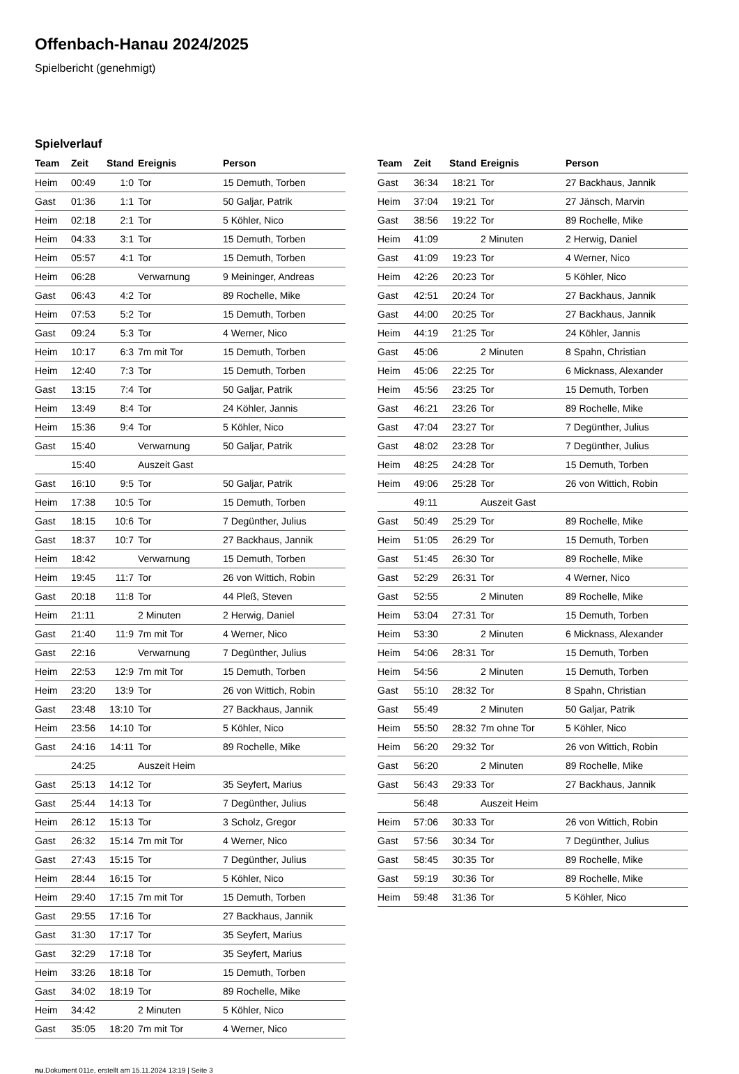Offenbach-Hanau 2024/2025
Spielbericht (genehmigt)
Spielverlauf
| Team | Zeit | Stand | Ereignis | Person |
| --- | --- | --- | --- | --- |
| Heim | 00:49 | 1:0 | Tor | 15 Demuth, Torben |
| Gast | 01:36 | 1:1 | Tor | 50 Galjar, Patrik |
| Heim | 02:18 | 2:1 | Tor | 5 Köhler, Nico |
| Heim | 04:33 | 3:1 | Tor | 15 Demuth, Torben |
| Heim | 05:57 | 4:1 | Tor | 15 Demuth, Torben |
| Heim | 06:28 | | Verwarnung | 9 Meininger, Andreas |
| Gast | 06:43 | 4:2 | Tor | 89 Rochelle, Mike |
| Heim | 07:53 | 5:2 | Tor | 15 Demuth, Torben |
| Gast | 09:24 | 5:3 | Tor | 4 Werner, Nico |
| Heim | 10:17 | 6:3 | 7m mit Tor | 15 Demuth, Torben |
| Heim | 12:40 | 7:3 | Tor | 15 Demuth, Torben |
| Gast | 13:15 | 7:4 | Tor | 50 Galjar, Patrik |
| Heim | 13:49 | 8:4 | Tor | 24 Köhler, Jannis |
| Heim | 15:36 | 9:4 | Tor | 5 Köhler, Nico |
| Gast | 15:40 | | Verwarnung | 50 Galjar, Patrik |
| | 15:40 | | Auszeit Gast | |
| Gast | 16:10 | 9:5 | Tor | 50 Galjar, Patrik |
| Heim | 17:38 | 10:5 | Tor | 15 Demuth, Torben |
| Gast | 18:15 | 10:6 | Tor | 7 Degünther, Julius |
| Gast | 18:37 | 10:7 | Tor | 27 Backhaus, Jannik |
| Heim | 18:42 | | Verwarnung | 15 Demuth, Torben |
| Heim | 19:45 | 11:7 | Tor | 26 von Wittich, Robin |
| Gast | 20:18 | 11:8 | Tor | 44 Pleß, Steven |
| Heim | 21:11 | | 2 Minuten | 2 Herwig, Daniel |
| Gast | 21:40 | 11:9 | 7m mit Tor | 4 Werner, Nico |
| Gast | 22:16 | | Verwarnung | 7 Degünther, Julius |
| Heim | 22:53 | 12:9 | 7m mit Tor | 15 Demuth, Torben |
| Heim | 23:20 | 13:9 | Tor | 26 von Wittich, Robin |
| Gast | 23:48 | 13:10 | Tor | 27 Backhaus, Jannik |
| Heim | 23:56 | 14:10 | Tor | 5 Köhler, Nico |
| Gast | 24:16 | 14:11 | Tor | 89 Rochelle, Mike |
| | 24:25 | | Auszeit Heim | |
| Gast | 25:13 | 14:12 | Tor | 35 Seyfert, Marius |
| Gast | 25:44 | 14:13 | Tor | 7 Degünther, Julius |
| Heim | 26:12 | 15:13 | Tor | 3 Scholz, Gregor |
| Gast | 26:32 | 15:14 | 7m mit Tor | 4 Werner, Nico |
| Gast | 27:43 | 15:15 | Tor | 7 Degünther, Julius |
| Heim | 28:44 | 16:15 | Tor | 5 Köhler, Nico |
| Heim | 29:40 | 17:15 | 7m mit Tor | 15 Demuth, Torben |
| Gast | 29:55 | 17:16 | Tor | 27 Backhaus, Jannik |
| Gast | 31:30 | 17:17 | Tor | 35 Seyfert, Marius |
| Gast | 32:29 | 17:18 | Tor | 35 Seyfert, Marius |
| Heim | 33:26 | 18:18 | Tor | 15 Demuth, Torben |
| Gast | 34:02 | 18:19 | Tor | 89 Rochelle, Mike |
| Heim | 34:42 | | 2 Minuten | 5 Köhler, Nico |
| Gast | 35:05 | 18:20 | 7m mit Tor | 4 Werner, Nico |
| Team | Zeit | Stand | Ereignis | Person |
| --- | --- | --- | --- | --- |
| Gast | 36:34 | 18:21 | Tor | 27 Backhaus, Jannik |
| Heim | 37:04 | 19:21 | Tor | 27 Jänsch, Marvin |
| Gast | 38:56 | 19:22 | Tor | 89 Rochelle, Mike |
| Heim | 41:09 | | 2 Minuten | 2 Herwig, Daniel |
| Gast | 41:09 | 19:23 | Tor | 4 Werner, Nico |
| Heim | 42:26 | 20:23 | Tor | 5 Köhler, Nico |
| Gast | 42:51 | 20:24 | Tor | 27 Backhaus, Jannik |
| Gast | 44:00 | 20:25 | Tor | 27 Backhaus, Jannik |
| Heim | 44:19 | 21:25 | Tor | 24 Köhler, Jannis |
| Gast | 45:06 | | 2 Minuten | 8 Spahn, Christian |
| Heim | 45:06 | 22:25 | Tor | 6 Micknass, Alexander |
| Heim | 45:56 | 23:25 | Tor | 15 Demuth, Torben |
| Gast | 46:21 | 23:26 | Tor | 89 Rochelle, Mike |
| Gast | 47:04 | 23:27 | Tor | 7 Degünther, Julius |
| Gast | 48:02 | 23:28 | Tor | 7 Degünther, Julius |
| Heim | 48:25 | 24:28 | Tor | 15 Demuth, Torben |
| Heim | 49:06 | 25:28 | Tor | 26 von Wittich, Robin |
| | 49:11 | | Auszeit Gast | |
| Gast | 50:49 | 25:29 | Tor | 89 Rochelle, Mike |
| Heim | 51:05 | 26:29 | Tor | 15 Demuth, Torben |
| Gast | 51:45 | 26:30 | Tor | 89 Rochelle, Mike |
| Gast | 52:29 | 26:31 | Tor | 4 Werner, Nico |
| Gast | 52:55 | | 2 Minuten | 89 Rochelle, Mike |
| Heim | 53:04 | 27:31 | Tor | 15 Demuth, Torben |
| Heim | 53:30 | | 2 Minuten | 6 Micknass, Alexander |
| Heim | 54:06 | 28:31 | Tor | 15 Demuth, Torben |
| Heim | 54:56 | | 2 Minuten | 15 Demuth, Torben |
| Gast | 55:10 | 28:32 | Tor | 8 Spahn, Christian |
| Gast | 55:49 | | 2 Minuten | 50 Galjar, Patrik |
| Heim | 55:50 | 28:32 | 7m ohne Tor | 5 Köhler, Nico |
| Heim | 56:20 | 29:32 | Tor | 26 von Wittich, Robin |
| Gast | 56:20 | | 2 Minuten | 89 Rochelle, Mike |
| Gast | 56:43 | 29:33 | Tor | 27 Backhaus, Jannik |
| | 56:48 | | Auszeit Heim | |
| Heim | 57:06 | 30:33 | Tor | 26 von Wittich, Robin |
| Gast | 57:56 | 30:34 | Tor | 7 Degünther, Julius |
| Gast | 58:45 | 30:35 | Tor | 89 Rochelle, Mike |
| Gast | 59:19 | 30:36 | Tor | 89 Rochelle, Mike |
| Heim | 59:48 | 31:36 | Tor | 5 Köhler, Nico |
nu.Dokument 011e, erstellt am 15.11.2024 13:19 | Seite 3